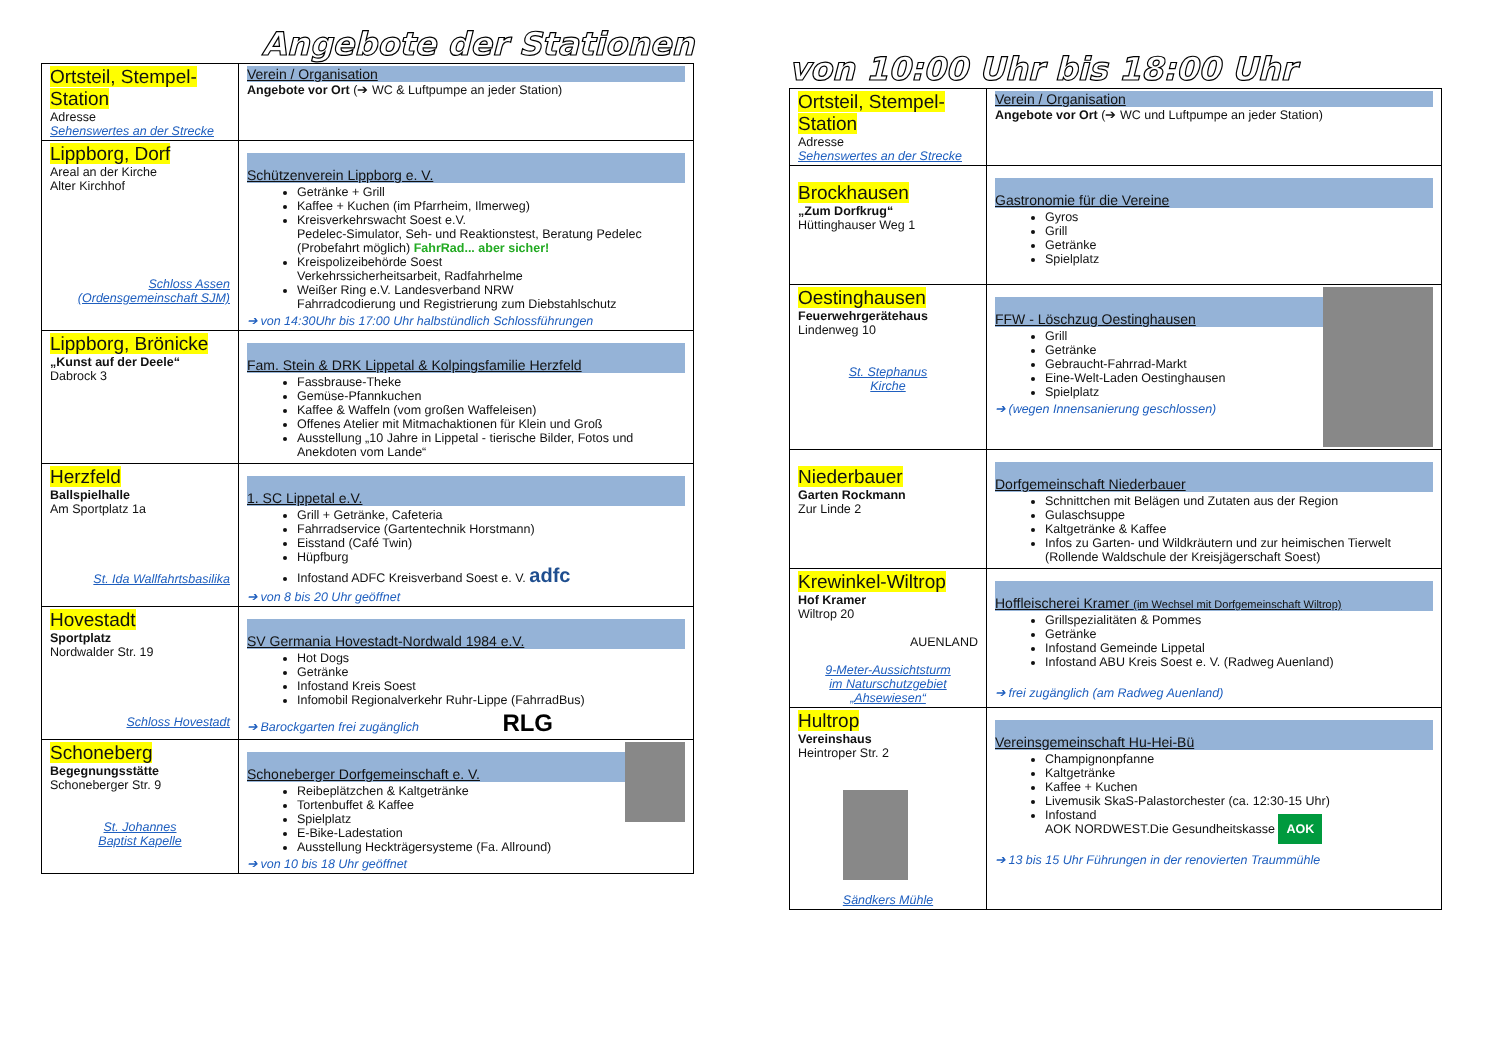Angebote der Stationen
| Ortsteil, Stempel-Station Adresse Sehenswertes an der Strecke | Verein / Organisation Angebote vor Ort (➔ WC & Luftpumpe an jeder Station) |
| Lippborg, Dorf Areal an der Kirche Alter Kirchhof Schloss Assen (Ordensgemeinschaft SJM) | Schützenverein Lippborg e. V. Getränke + Grill Kaffee + Kuchen (im Pfarrheim, Ilmerweg) Kreisverkehrswacht Soest e.V. Pedelec-Simulator, Seh- und Reaktionstest, Beratung Pedelec (Probefahrt möglich) FahrRad... aber sicher! Kreispolizeibehörde Soest Verkehrssicherheitsarbeit, Radfahrhelme Weißer Ring e.V. Landesverband NRW Fahrradcodierung und Registrierung zum Diebstahlschutz ➔ von 14:30Uhr bis 17:00 Uhr halbstündlich Schlossführungen |
| Lippborg, Brönicke „Kunst auf der Deele“ Dabrock 3 | Fam. Stein & DRK Lippetal & Kolpingsfamilie Herzfeld Fassbrause-Theke Gemüse-Pfannkuchen Kaffee & Waffeln (vom großen Waffeleisen) Offenes Atelier mit Mitmachaktionen für Klein und Groß Ausstellung „10 Jahre in Lippetal - tierische Bilder, Fotos und Anekdoten vom Lande“ |
| Herzfeld Ballspielhalle Am Sportplatz 1a St. Ida Wallfahrtsbasilika | 1. SC Lippetal e.V. Grill + Getränke, Cafeteria Fahrradservice (Gartentechnik Horstmann) Eisstand (Café Twin) Hüpfburg Infostand ADFC Kreisverband Soest e. V. adfc ➔ von 8 bis 20 Uhr geöffnet |
| Hovestadt Sportplatz Nordwalder Str. 19 Schloss Hovestadt | SV Germania Hovestadt-Nordwald 1984 e.V. Hot Dogs Getränke Infostand Kreis Soest Infomobil Regionalverkehr Ruhr-Lippe (FahrradBus) ➔ Barockgarten frei zugänglich RLG |
| Schoneberg Begegnungsstätte Schoneberger Str. 9 St. Johannes Baptist Kapelle | Schoneberger Dorfgemeinschaft e. V. Reibeplätzchen & Kaltgetränke Tortenbuffet & Kaffee Spielplatz E-Bike-Ladestation Ausstellung Heckträgersysteme (Fa. Allround) ➔ von 10 bis 18 Uhr geöffnet |
von 10:00 Uhr bis 18:00 Uhr
| Ortsteil, Stempel-Station Adresse Sehenswertes an der Strecke | Verein / Organisation Angebote vor Ort (➔ WC und Luftpumpe an jeder Station) |
| Brockhausen „Zum Dorfkrug“ Hüttinghauser Weg 1 | Gastronomie für die Vereine Gyros Grill Getränke Spielplatz |
| Oestinghausen Feuerwehrgerätehaus Lindenweg 10 St. Stephanus Kirche | FFW - Löschzug Oestinghausen Grill Getränke Gebraucht-Fahrrad-Markt Eine-Welt-Laden Oestinghausen Spielplatz ➔ (wegen Innensanierung geschlossen) |
| Niederbauer Garten Rockmann Zur Linde 2 | Dorfgemeinschaft Niederbauer Schnittchen mit Belägen und Zutaten aus der Region Gulaschsuppe Kaltgetränke & Kaffee Infos zu Garten- und Wildkräutern und zur heimischen Tierwelt (Rollende Waldschule der Kreisjägerschaft Soest) |
| Krewinkel-Wiltrop Hof Kramer Wiltrop 20 AUENLAND 9-Meter-Aussichtsturm im Naturschutzgebiet „Ahsewiesen“ | Hoffleischerei Kramer (im Wechsel mit Dorfgemeinschaft Wiltrop) Grillspezialitäten & Pommes Getränke Infostand Gemeinde Lippetal Infostand ABU Kreis Soest e. V. (Radweg Auenland) ➔ frei zugänglich (am Radweg Auenland) |
| Hultrop Vereinshaus Heintroper Str. 2 Sändkers Mühle | Vereinsgemeinschaft Hu-Hei-Bü Champignonpfanne Kaltgetränke Kaffee + Kuchen Livemusik SkaS-Palastorchester (ca. 12:30-15 Uhr) Infostand AOK NORDWEST.Die Gesundheitskasse AOK ➔ 13 bis 15 Uhr Führungen in der renovierten Traummühle |